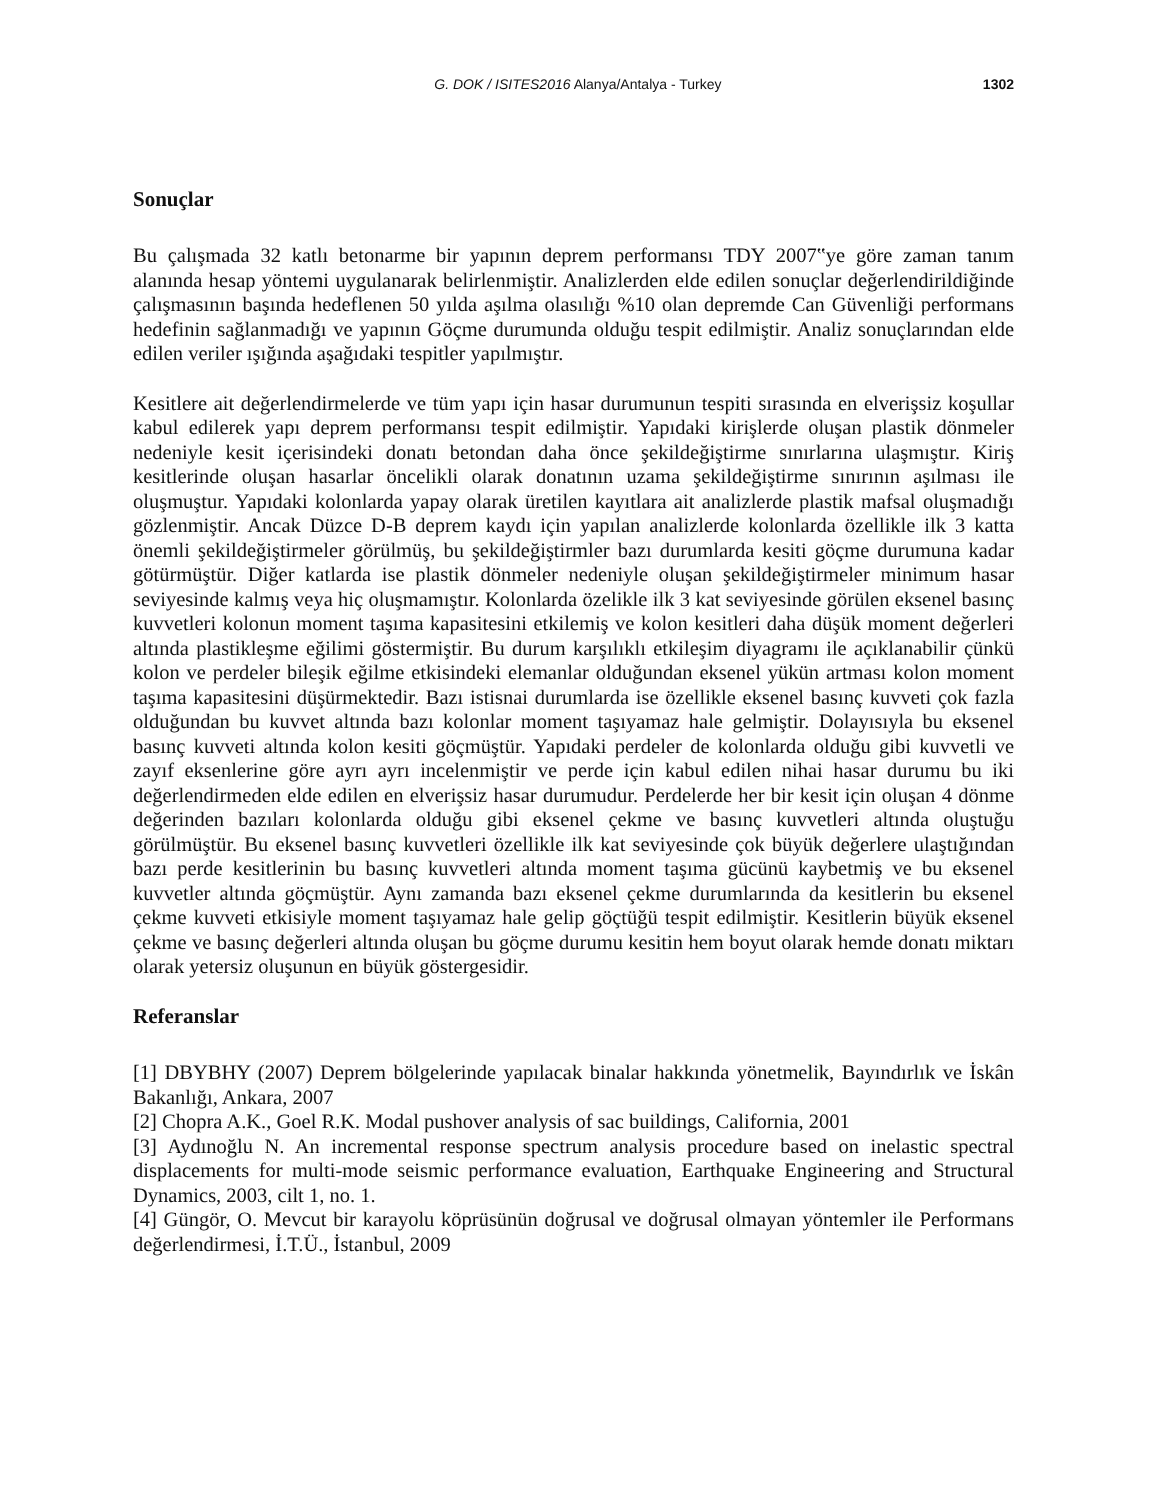G. DOK / ISITES2016 Alanya/Antalya - Turkey
1302
Sonuçlar
Bu çalışmada 32 katlı betonarme bir yapının deprem performansı TDY 2007‟ye göre zaman tanım alanında hesap yöntemi uygulanarak belirlenmiştir. Analizlerden elde edilen sonuçlar değerlendirildiğinde çalışmasının başında hedeflenen 50 yılda aşılma olasılığı %10 olan depremde Can Güvenliği performans hedefinin sağlanmadığı ve yapının Göçme durumunda olduğu tespit edilmiştir. Analiz sonuçlarından elde edilen veriler ışığında aşağıdaki tespitler yapılmıştır.
Kesitlere ait değerlendirmelerde ve tüm yapı için hasar durumunun tespiti sırasında en elverişsiz koşullar kabul edilerek yapı deprem performansı tespit edilmiştir. Yapıdaki kirişlerde oluşan plastik dönmeler nedeniyle kesit içerisindeki donatı betondan daha önce şekildeğiştirme sınırlarına ulaşmıştır. Kiriş kesitlerinde oluşan hasarlar öncelikli olarak donatının uzama şekildeğiştirme sınırının aşılması ile oluşmuştur. Yapıdaki kolonlarda yapay olarak üretilen kayıtlara ait analizlerde plastik mafsal oluşmadığı gözlenmiştir. Ancak Düzce D-B deprem kaydı için yapılan analizlerde kolonlarda özellikle ilk 3 katta önemli şekildeğiştirmeler görülmüş, bu şekildeğiştirmler bazı durumlarda kesiti göçme durumuna kadar götürmüştür. Diğer katlarda ise plastik dönmeler nedeniyle oluşan şekildeğiştirmeler minimum hasar seviyesinde kalmış veya hiç oluşmamıştır. Kolonlarda özelikle ilk 3 kat seviyesinde görülen eksenel basınç kuvvetleri kolonun moment taşıma kapasitesini etkilemiş ve kolon kesitleri daha düşük moment değerleri altında plastikleşme eğilimi göstermiştir. Bu durum karşılıklı etkileşim diyagramı ile açıklanabilir çünkü kolon ve perdeler bileşik eğilme etkisindeki elemanlar olduğundan eksenel yükün artması kolon moment taşıma kapasitesini düşürmektedir. Bazı istisnai durumlarda ise özellikle eksenel basınç kuvveti çok fazla olduğundan bu kuvvet altında bazı kolonlar moment taşıyamaz hale gelmiştir. Dolayısıyla bu eksenel basınç kuvveti altında kolon kesiti göçmüştür. Yapıdaki perdeler de kolonlarda olduğu gibi kuvvetli ve zayıf eksenlerine göre ayrı ayrı incelenmiştir ve perde için kabul edilen nihai hasar durumu bu iki değerlendirmeden elde edilen en elverişsiz hasar durumudur. Perdelerde her bir kesit için oluşan 4 dönme değerinden bazıları kolonlarda olduğu gibi eksenel çekme ve basınç kuvvetleri altında oluştuğu görülmüştür. Bu eksenel basınç kuvvetleri özellikle ilk kat seviyesinde çok büyük değerlere ulaştığından bazı perde kesitlerinin bu basınç kuvvetleri altında moment taşıma gücünü kaybetmiş ve bu eksenel kuvvetler altında göçmüştür. Aynı zamanda bazı eksenel çekme durumlarında da kesitlerin bu eksenel çekme kuvveti etkisiyle moment taşıyamaz hale gelip göçtüğü tespit edilmiştir. Kesitlerin büyük eksenel çekme ve basınç değerleri altında oluşan bu göçme durumu kesitin hem boyut olarak hemde donatı miktarı olarak yetersiz oluşunun en büyük göstergesidir.
Referanslar
[1] DBYBHY (2007) Deprem bölgelerinde yapılacak binalar hakkında yönetmelik, Bayındırlık ve İskân Bakanlığı, Ankara, 2007
[2] Chopra A.K., Goel R.K. Modal pushover analysis of sac buildings, California, 2001
[3] Aydınoğlu N. An incremental response spectrum analysis procedure based on inelastic spectral displacements for multi-mode seismic performance evaluation, Earthquake Engineering and Structural Dynamics, 2003, cilt 1, no. 1.
[4] Güngör, O. Mevcut bir karayolu köprüsünün doğrusal ve doğrusal olmayan yöntemler ile Performans değerlendirmesi, İ.T.Ü., İstanbul, 2009